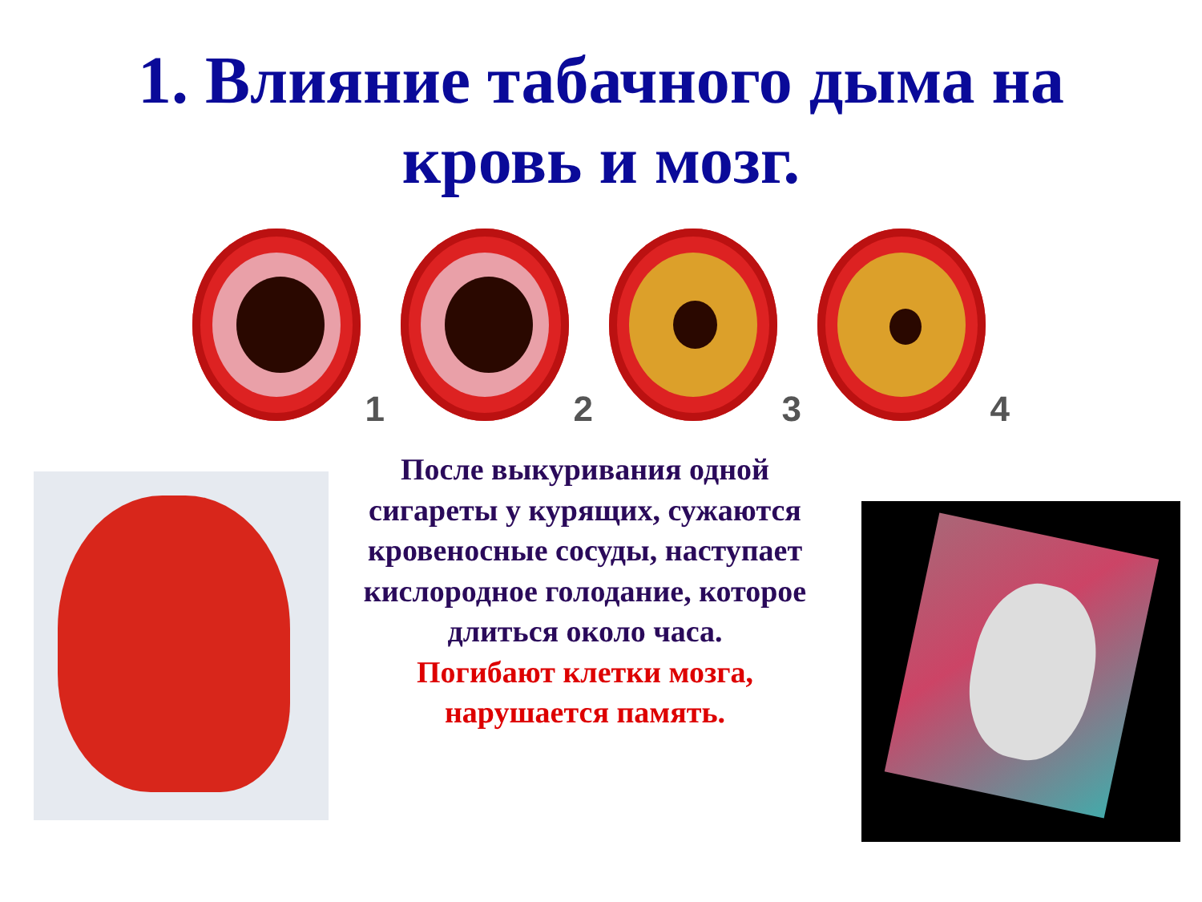1. Влияние табачного дыма на
кровь и мозг.
1
2
3
4
После выкуривания одной сигареты у курящих, сужаются кровеносные сосуды, наступает кислородное голодание, которое длиться около часа.
Погибают клетки мозга, нарушается память.